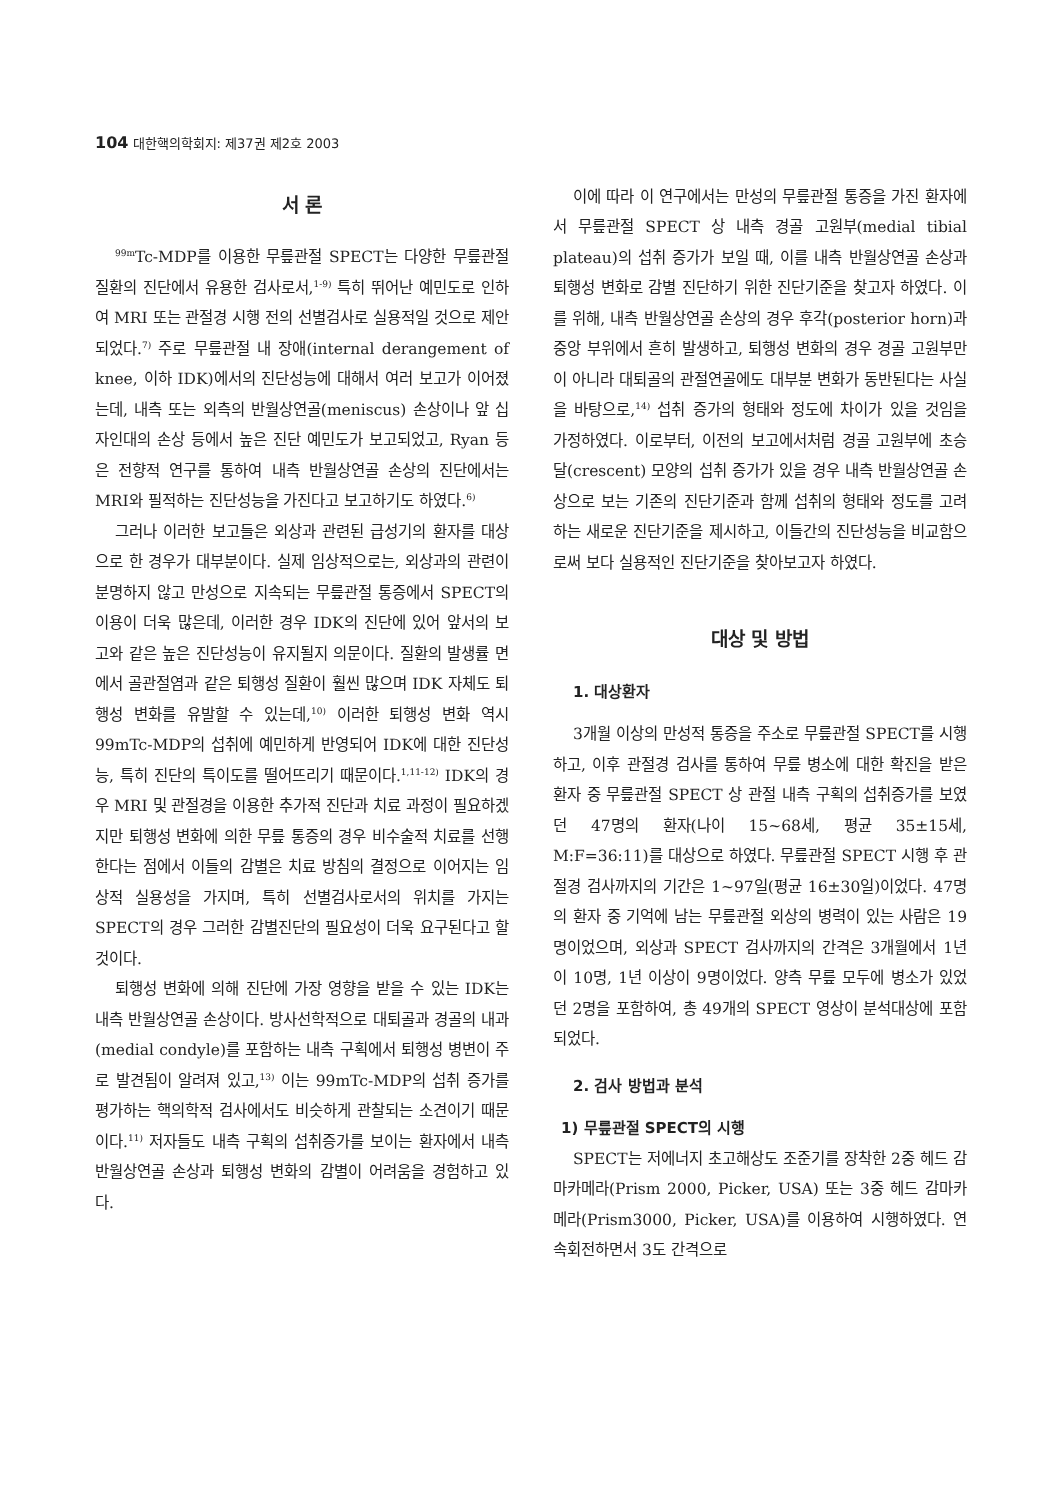104 대한핵의학회지: 제37권 제2호 2003
서 론
<sup>99m</sup>Tc-MDP를 이용한 무릎관절 SPECT는 다양한 무릎관절 질환의 진단에서 유용한 검사로서,<sup>1-9)</sup> 특히 뛰어난 예민도로 인하여 MRI 또는 관절경 시행 전의 선별검사로 실용적일 것으로 제안되었다.<sup>7)</sup> 주로 무릎관절 내 장애(internal derangement of knee, 이하 IDK)에서의 진단성능에 대해서 여러 보고가 이어졌는데, 내측 또는 외측의 반월상연골(meniscus) 손상이나 앞 십자인대의 손상 등에서 높은 진단 예민도가 보고되었고, Ryan 등은 전향적 연구를 통하여 내측 반월상연골 손상의 진단에서는 MRI와 필적하는 진단성능을 가진다고 보고하기도 하였다.<sup>6)</sup>
그러나 이러한 보고들은 외상과 관련된 급성기의 환자를 대상으로 한 경우가 대부분이다. 실제 임상적으로는, 외상과의 관련이 분명하지 않고 만성으로 지속되는 무릎관절 통증에서 SPECT의 이용이 더욱 많은데, 이러한 경우 IDK의 진단에 있어 앞서의 보고와 같은 높은 진단성능이 유지될지 의문이다. 질환의 발생률 면에서 골관절염과 같은 퇴행성 질환이 훨씬 많으며 IDK 자체도 퇴행성 변화를 유발할 수 있는데,<sup>10)</sup> 이러한 퇴행성 변화 역시 99mTc-MDP의 섭취에 예민하게 반영되어 IDK에 대한 진단성능, 특히 진단의 특이도를 떨어뜨리기 때문이다.<sup>1,11-12)</sup> IDK의 경우 MRI 및 관절경을 이용한 추가적 진단과 치료 과정이 필요하겠지만 퇴행성 변화에 의한 무릎 통증의 경우 비수술적 치료를 선행한다는 점에서 이들의 감별은 치료 방침의 결정으로 이어지는 임상적 실용성을 가지며, 특히 선별검사로서의 위치를 가지는 SPECT의 경우 그러한 감별진단의 필요성이 더욱 요구된다고 할 것이다.
퇴행성 변화에 의해 진단에 가장 영향을 받을 수 있는 IDK는 내측 반월상연골 손상이다. 방사선학적으로 대퇴골과 경골의 내과(medial condyle)를 포함하는 내측 구획에서 퇴행성 병변이 주로 발견됨이 알려져 있고,<sup>13)</sup> 이는 99mTc-MDP의 섭취 증가를 평가하는 핵의학적 검사에서도 비슷하게 관찰되는 소견이기 때문이다.<sup>11)</sup> 저자들도 내측 구획의 섭취증가를 보이는 환자에서 내측 반월상연골 손상과 퇴행성 변화의 감별이 어려움을 경험하고 있다.
이에 따라 이 연구에서는 만성의 무릎관절 통증을 가진 환자에서 무릎관절 SPECT 상 내측 경골 고원부(medial tibial plateau)의 섭취 증가가 보일 때, 이를 내측 반월상연골 손상과 퇴행성 변화로 감별 진단하기 위한 진단기준을 찾고자 하였다. 이를 위해, 내측 반월상연골 손상의 경우 후각(posterior horn)과 중앙 부위에서 흔히 발생하고, 퇴행성 변화의 경우 경골 고원부만이 아니라 대퇴골의 관절연골에도 대부분 변화가 동반된다는 사실을 바탕으로,<sup>14)</sup> 섭취 증가의 형태와 정도에 차이가 있을 것임을 가정하였다. 이로부터, 이전의 보고에서처럼 경골 고원부에 초승달(crescent) 모양의 섭취 증가가 있을 경우 내측 반월상연골 손상으로 보는 기존의 진단기준과 함께 섭취의 형태와 정도를 고려하는 새로운 진단기준을 제시하고, 이들간의 진단성능을 비교함으로써 보다 실용적인 진단기준을 찾아보고자 하였다.
대상 및 방법
1. 대상환자
3개월 이상의 만성적 통증을 주소로 무릎관절 SPECT를 시행하고, 이후 관절경 검사를 통하여 무릎 병소에 대한 확진을 받은 환자 중 무릎관절 SPECT 상 관절 내측 구획의 섭취증가를 보였던 47명의 환자(나이 15~68세, 평균 35±15세, M:F=36:11)를 대상으로 하였다. 무릎관절 SPECT 시행 후 관절경 검사까지의 기간은 1~97일(평균 16±30일)이었다. 47명의 환자 중 기억에 남는 무릎관절 외상의 병력이 있는 사람은 19명이었으며, 외상과 SPECT 검사까지의 간격은 3개월에서 1년이 10명, 1년 이상이 9명이었다. 양측 무릎 모두에 병소가 있었던 2명을 포함하여, 총 49개의 SPECT 영상이 분석대상에 포함되었다.
2. 검사 방법과 분석
1) 무릎관절 SPECT의 시행
SPECT는 저에너지 초고해상도 조준기를 장착한 2중 헤드 감마카메라(Prism 2000, Picker, USA) 또는 3중 헤드 감마카메라(Prism3000, Picker, USA)를 이용하여 시행하였다. 연속회전하면서 3도 간격으로